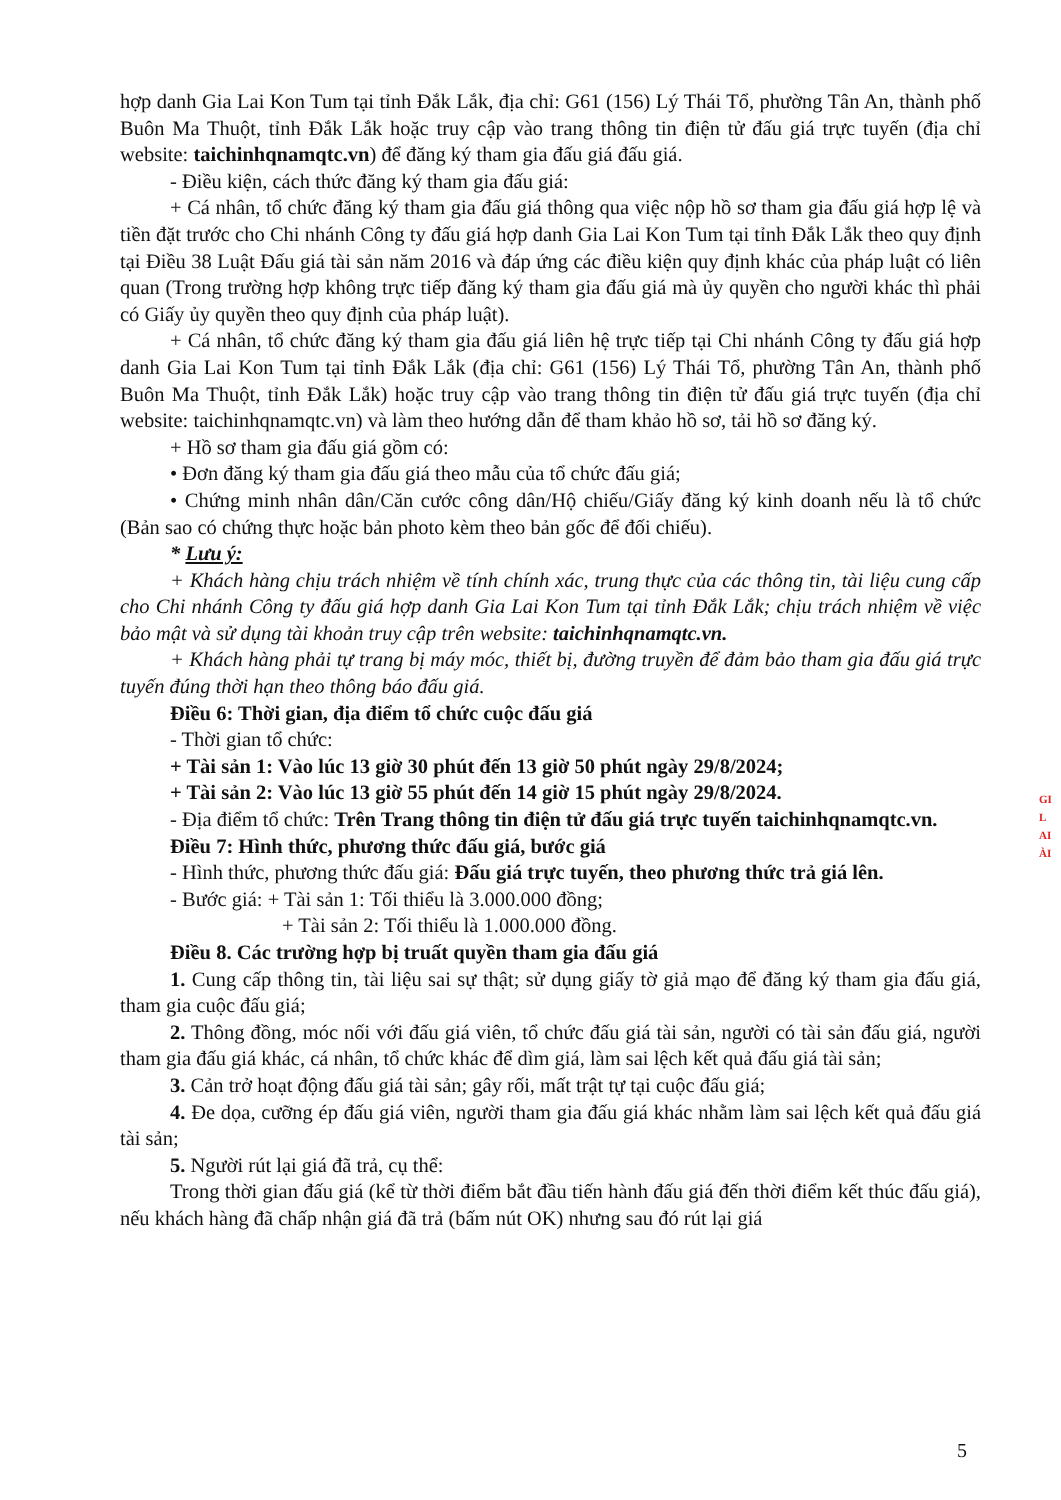hợp danh Gia Lai Kon Tum tại tỉnh Đắk Lắk, địa chỉ: G61 (156) Lý Thái Tổ, phường Tân An, thành phố Buôn Ma Thuột, tỉnh Đắk Lắk hoặc truy cập vào trang thông tin điện tử đấu giá trực tuyến (địa chỉ website: taichinhqnamqtc.vn) để đăng ký tham gia đấu giá đấu giá.
- Điều kiện, cách thức đăng ký tham gia đấu giá:
+ Cá nhân, tổ chức đăng ký tham gia đấu giá thông qua việc nộp hồ sơ tham gia đấu giá hợp lệ và tiền đặt trước cho Chi nhánh Công ty đấu giá hợp danh Gia Lai Kon Tum tại tỉnh Đắk Lắk theo quy định tại Điều 38 Luật Đấu giá tài sản năm 2016 và đáp ứng các điều kiện quy định khác của pháp luật có liên quan (Trong trường hợp không trực tiếp đăng ký tham gia đấu giá mà ủy quyền cho người khác thì phải có Giấy ủy quyền theo quy định của pháp luật).
+ Cá nhân, tổ chức đăng ký tham gia đấu giá liên hệ trực tiếp tại Chi nhánh Công ty đấu giá hợp danh Gia Lai Kon Tum tại tỉnh Đắk Lắk (địa chỉ: G61 (156) Lý Thái Tổ, phường Tân An, thành phố Buôn Ma Thuột, tỉnh Đắk Lắk) hoặc truy cập vào trang thông tin điện tử đấu giá trực tuyến (địa chỉ website: taichinhqnamqtc.vn) và làm theo hướng dẫn để tham khảo hồ sơ, tải hồ sơ đăng ký.
+ Hồ sơ tham gia đấu giá gồm có:
• Đơn đăng ký tham gia đấu giá theo mẫu của tổ chức đấu giá;
• Chứng minh nhân dân/Căn cước công dân/Hộ chiếu/Giấy đăng ký kinh doanh nếu là tổ chức (Bản sao có chứng thực hoặc bản photo kèm theo bản gốc để đối chiếu).
* Lưu ý:
+ Khách hàng chịu trách nhiệm về tính chính xác, trung thực của các thông tin, tài liệu cung cấp cho Chi nhánh Công ty đấu giá hợp danh Gia Lai Kon Tum tại tỉnh Đắk Lắk; chịu trách nhiệm về việc bảo mật và sử dụng tài khoản truy cập trên website: taichinhqnamqtc.vn.
+ Khách hàng phải tự trang bị máy móc, thiết bị, đường truyền để đảm bảo tham gia đấu giá trực tuyến đúng thời hạn theo thông báo đấu giá.
Điều 6: Thời gian, địa điểm tổ chức cuộc đấu giá
- Thời gian tổ chức:
+ Tài sản 1: Vào lúc 13 giờ 30 phút đến 13 giờ 50 phút ngày 29/8/2024;
+ Tài sản 2: Vào lúc 13 giờ 55 phút đến 14 giờ 15 phút ngày 29/8/2024.
- Địa điểm tổ chức: Trên Trang thông tin điện tử đấu giá trực tuyến taichinhqnamqtc.vn.
Điều 7: Hình thức, phương thức đấu giá, bước giá
- Hình thức, phương thức đấu giá: Đấu giá trực tuyến, theo phương thức trả giá lên.
- Bước giá: + Tài sản 1: Tối thiểu là 3.000.000 đồng;
+ Tài sản 2: Tối thiểu là 1.000.000 đồng.
Điều 8. Các trường hợp bị truất quyền tham gia đấu giá
1. Cung cấp thông tin, tài liệu sai sự thật; sử dụng giấy tờ giả mạo để đăng ký tham gia đấu giá, tham gia cuộc đấu giá;
2. Thông đồng, móc nối với đấu giá viên, tổ chức đấu giá tài sản, người có tài sản đấu giá, người tham gia đấu giá khác, cá nhân, tổ chức khác để dìm giá, làm sai lệch kết quả đấu giá tài sản;
3. Cản trở hoạt động đấu giá tài sản; gây rối, mất trật tự tại cuộc đấu giá;
4. Đe dọa, cưỡng ép đấu giá viên, người tham gia đấu giá khác nhằm làm sai lệch kết quả đấu giá tài sản;
5. Người rút lại giá đã trả, cụ thể:
Trong thời gian đấu giá (kể từ thời điểm bắt đầu tiến hành đấu giá đến thời điểm kết thúc đấu giá), nếu khách hàng đã chấp nhận giá đã trả (bấm nút OK) nhưng sau đó rút lại giá
GI
L
AI
ÀI
5